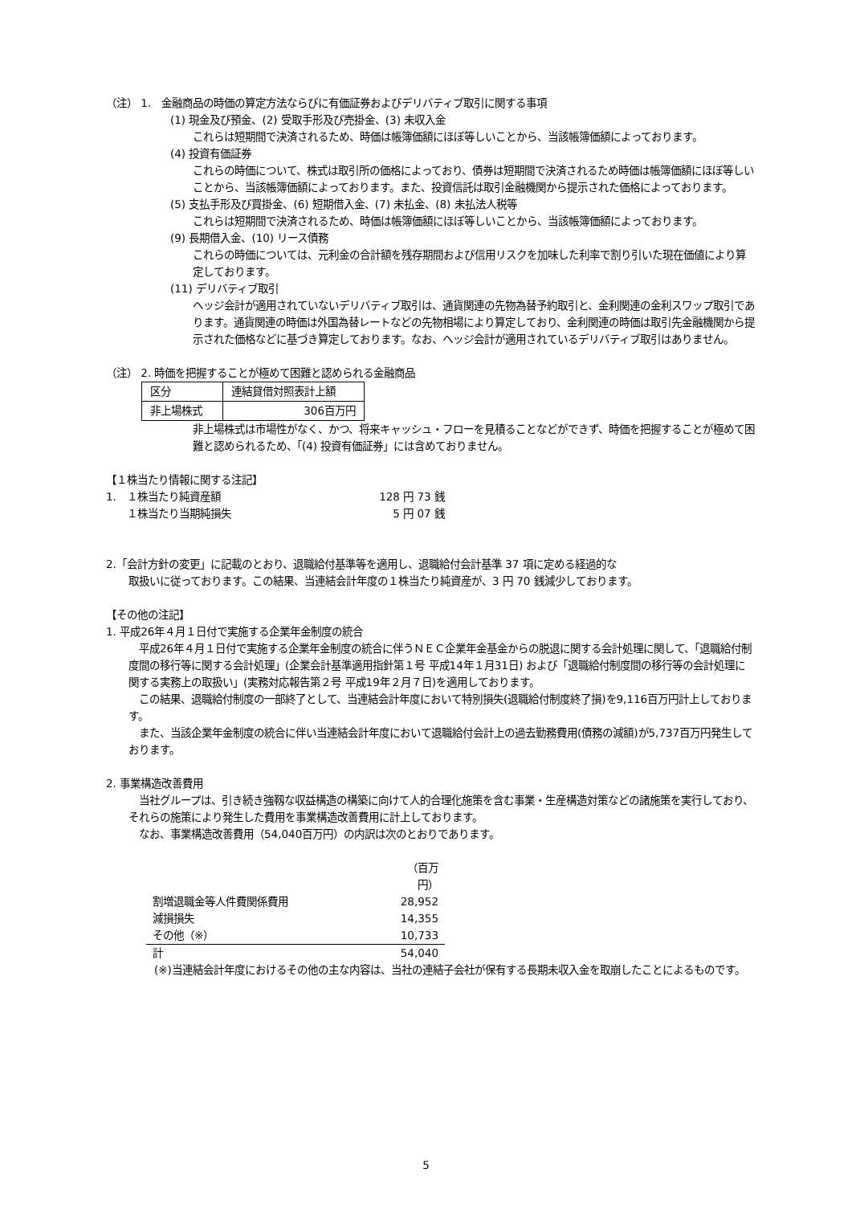（注） 1.　金融商品の時価の算定方法ならびに有価証券およびデリバティブ取引に関する事項
(1) 現金及び預金、(2) 受取手形及び売掛金、(3) 未収入金
これらは短期間で決済されるため、時価は帳簿価額にほぼ等しいことから、当該帳簿価額によっております。
(4) 投資有価証券
これらの時価について、株式は取引所の価格によっており、債券は短期間で決済されるため時価は帳簿価額にほぼ等しいことから、当該帳簿価額によっております。また、投資信託は取引金融機関から提示された価格によっております。
(5) 支払手形及び買掛金、(6) 短期借入金、(7) 未払金、(8) 未払法人税等
これらは短期間で決済されるため、時価は帳簿価額にほぼ等しいことから、当該帳簿価額によっております。
(9) 長期借入金、(10) リース債務
これらの時価については、元利金の合計額を残存期間および信用リスクを加味した利率で割り引いた現在価値により算定しております。
(11) デリバティブ取引
ヘッジ会計が適用されていないデリバティブ取引は、通貨関連の先物為替予約取引と、金利関連の金利スワップ取引であります。通貨関連の時価は外国為替レートなどの先物相場により算定しており、金利関連の時価は取引先金融機関から提示された価格などに基づき算定しております。なお、ヘッジ会計が適用されているデリバティブ取引はありません。
（注） 2. 時価を把握することが極めて困難と認められる金融商品
| 区分 | 連結貸借対照表計上額 |
| 非上場株式 | 306百万円 |
非上場株式は市場性がなく、かつ、将来キャッシュ・フローを見積ることなどができず、時価を把握することが極めて困難と認められるため、「(4) 投資有価証券」には含めておりません。
【１株当たり情報に関する注記】
| 1. １株当たり純資産額 | 128 円 73 銭 |
| １株当たり当期純損失 | 5 円 07 銭 |
2.「会計方針の変更」に記載のとおり、退職給付基準等を適用し、退職給付会計基準 37 項に定める経過的な
取扱いに従っております。この結果、当連結会計年度の１株当たり純資産が、3 円 70 銭減少しております。
【その他の注記】
1. 平成26年４月１日付で実施する企業年金制度の統合
　平成26年４月１日付で実施する企業年金制度の統合に伴うＮＥＣ企業年金基金からの脱退に関する会計処理に関して、「退職給付制度間の移行等に関する会計処理」(企業会計基準適用指針第１号 平成14年１月31日) および「退職給付制度間の移行等の会計処理に関する実務上の取扱い」(実務対応報告第２号 平成19年２月７日)を適用しております。
　この結果、退職給付制度の一部終了として、当連結会計年度において特別損失(退職給付制度終了損)を9,116百万円計上しております。
　また、当該企業年金制度の統合に伴い当連結会計年度において退職給付会計上の過去勤務費用(債務の減額)が5,737百万円発生しております。
2. 事業構造改善費用
　当社グループは、引き続き強靱な収益構造の構築に向けて人的合理化施策を含む事業・生産構造対策などの諸施策を実行しており、それらの施策により発生した費用を事業構造改善費用に計上しております。
　なお、事業構造改善費用（54,040百万円）の内訳は次のとおりであります。
| | （百万円） |
| 割増退職金等人件費関係費用 | 28,952 |
| 減損損失 | 14,355 |
| その他（※） | 10,733 |
| 計 | 54,040 |
(※)当連結会計年度におけるその他の主な内容は、当社の連結子会社が保有する長期未収入金を取崩したことによるものです。
5